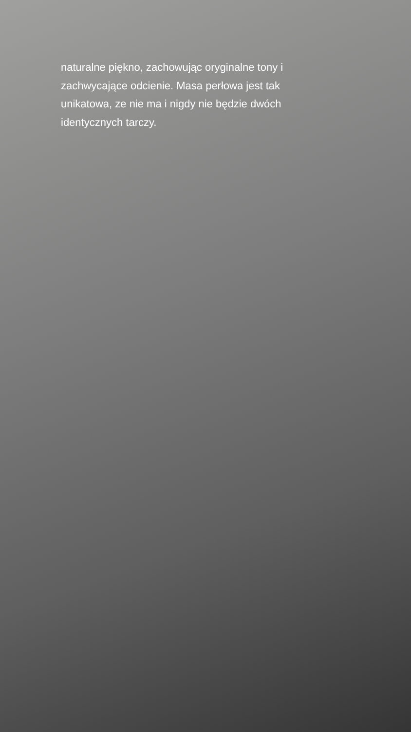naturalne piękno, zachowując oryginalne tony i zachwycające odcienie. Masa perłowa jest tak unikatowa, ze nie ma i nigdy nie będzie dwóch identycznych tarczy.